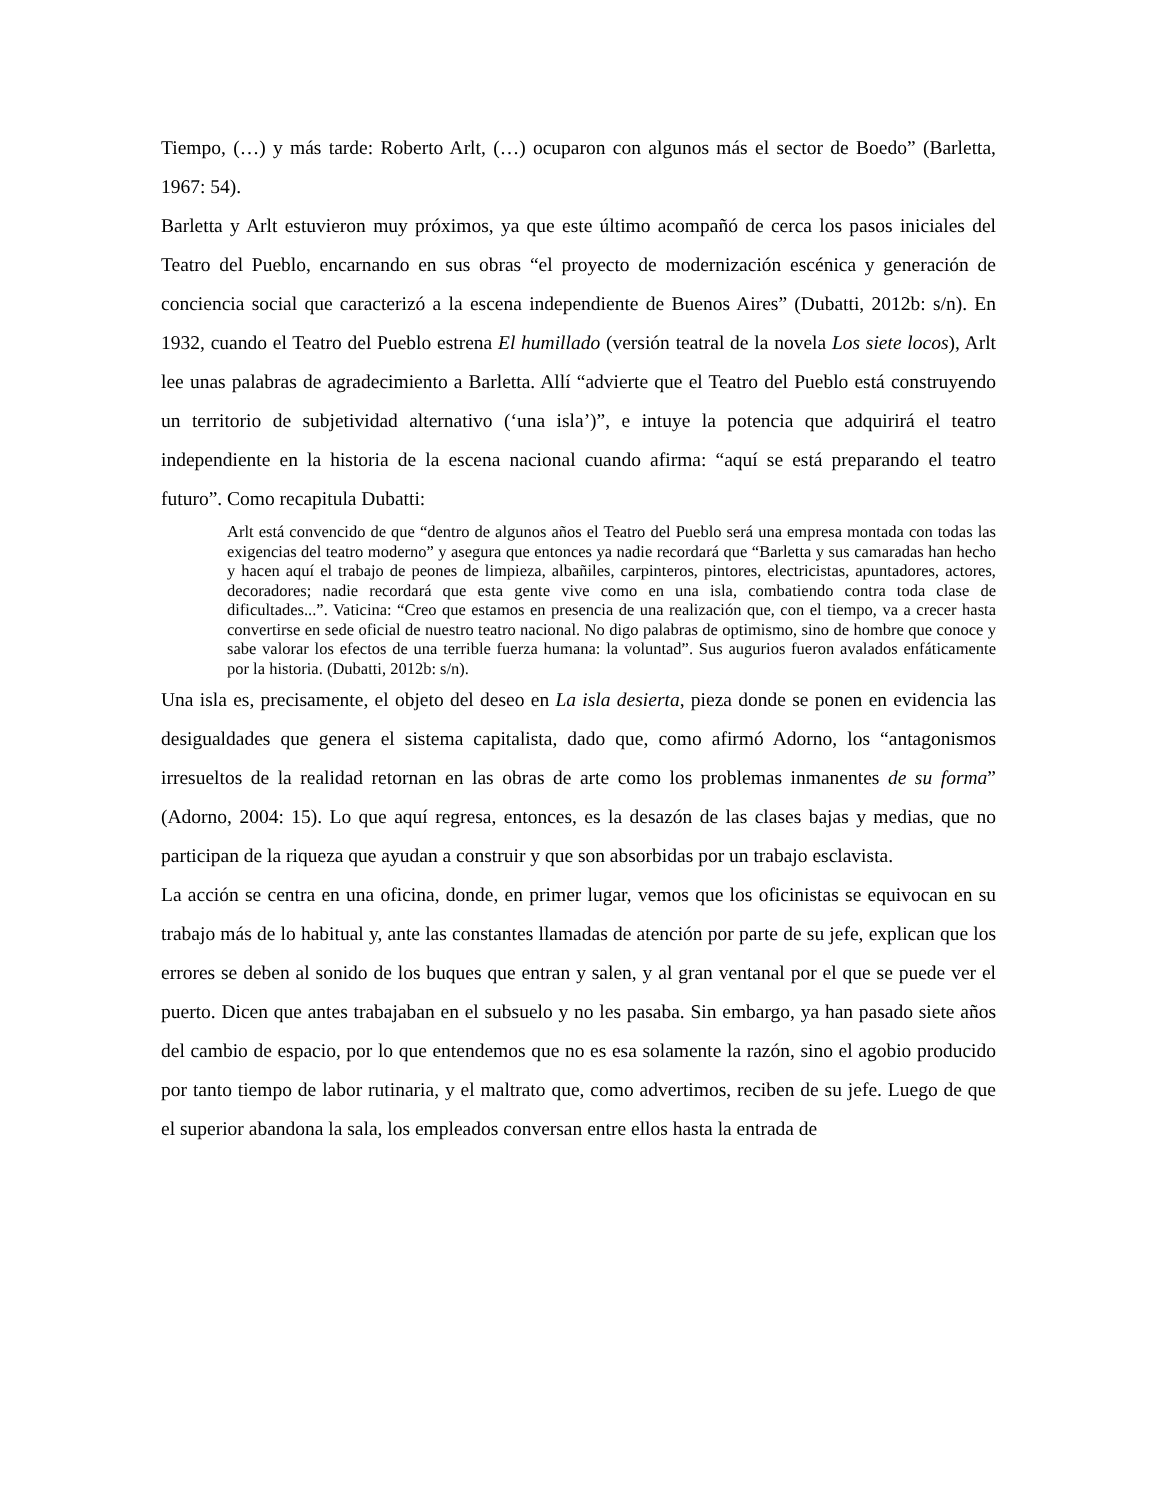Tiempo, (…) y más tarde: Roberto Arlt, (…) ocuparon con algunos más el sector de Boedo” (Barletta, 1967: 54).
Barletta y Arlt estuvieron muy próximos, ya que este último acompañó de cerca los pasos iniciales del Teatro del Pueblo, encarnando en sus obras “el proyecto de modernización escénica y generación de conciencia social que caracterizó a la escena independiente de Buenos Aires” (Dubatti, 2012b: s/n). En 1932, cuando el Teatro del Pueblo estrena El humillado (versión teatral de la novela Los siete locos), Arlt lee unas palabras de agradecimiento a Barletta. Allí “advierte que el Teatro del Pueblo está construyendo un territorio de subjetividad alternativo (‘una isla’)”, e intuye la potencia que adquirirá el teatro independiente en la historia de la escena nacional cuando afirma: “aquí se está preparando el teatro futuro”. Como recapitula Dubatti:
Arlt está convencido de que “dentro de algunos años el Teatro del Pueblo será una empresa montada con todas las exigencias del teatro moderno” y asegura que entonces ya nadie recordará que “Barletta y sus camaradas han hecho y hacen aquí el trabajo de peones de limpieza, albañiles, carpinteros, pintores, electricistas, apuntadores, actores, decoradores; nadie recordará que esta gente vive como en una isla, combatiendo contra toda clase de dificultades...”. Vaticina: “Creo que estamos en presencia de una realización que, con el tiempo, va a crecer hasta convertirse en sede oficial de nuestro teatro nacional. No digo palabras de optimismo, sino de hombre que conoce y sabe valorar los efectos de una terrible fuerza humana: la voluntad”. Sus augurios fueron avalados enfáticamente por la historia. (Dubatti, 2012b: s/n).
Una isla es, precisamente, el objeto del deseo en La isla desierta, pieza donde se ponen en evidencia las desigualdades que genera el sistema capitalista, dado que, como afirmó Adorno, los “antagonismos irresueltos de la realidad retornan en las obras de arte como los problemas inmanentes de su forma” (Adorno, 2004: 15). Lo que aquí regresa, entonces, es la desazón de las clases bajas y medias, que no participan de la riqueza que ayudan a construir y que son absorbidas por un trabajo esclavista.
La acción se centra en una oficina, donde, en primer lugar, vemos que los oficinistas se equivocan en su trabajo más de lo habitual y, ante las constantes llamadas de atención por parte de su jefe, explican que los errores se deben al sonido de los buques que entran y salen, y al gran ventanal por el que se puede ver el puerto. Dicen que antes trabajaban en el subsuelo y no les pasaba. Sin embargo, ya han pasado siete años del cambio de espacio, por lo que entendemos que no es esa solamente la razón, sino el agobio producido por tanto tiempo de labor rutinaria, y el maltrato que, como advertimos, reciben de su jefe. Luego de que el superior abandona la sala, los empleados conversan entre ellos hasta la entrada de